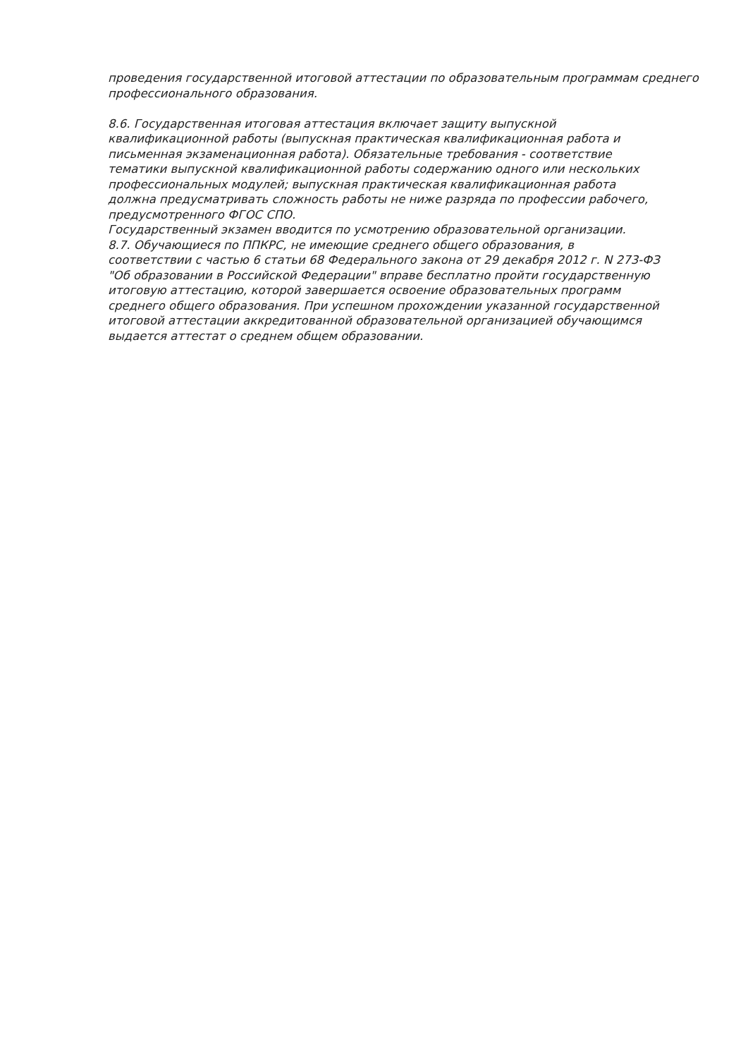проведения государственной итоговой аттестации по образовательным программам среднего профессионального образования.
8.6. Государственная итоговая аттестация включает защиту выпускной
квалификационной работы (выпускная практическая квалификационная работа и
письменная экзаменационная работа). Обязательные требования - соответствие
тематики выпускной квалификационной работы содержанию одного или нескольких
профессиональных модулей; выпускная практическая квалификационная работа
должна предусматривать сложность работы не ниже разряда по профессии рабочего,
предусмотренного ФГОС СПО.
Государственный экзамен вводится по усмотрению образовательной организации.
8.7. Обучающиеся по ППКРС, не имеющие среднего общего образования, в
соответствии с частью 6 статьи 68 Федерального закона от 29 декабря 2012 г. N 273-ФЗ
"Об образовании в Российской Федерации" вправе бесплатно пройти государственную
итоговую аттестацию, которой завершается освоение образовательных программ
среднего общего образования. При успешном прохождении указанной государственной
итоговой аттестации аккредитованной образовательной организацией обучающимся
выдается аттестат о среднем общем образовании.